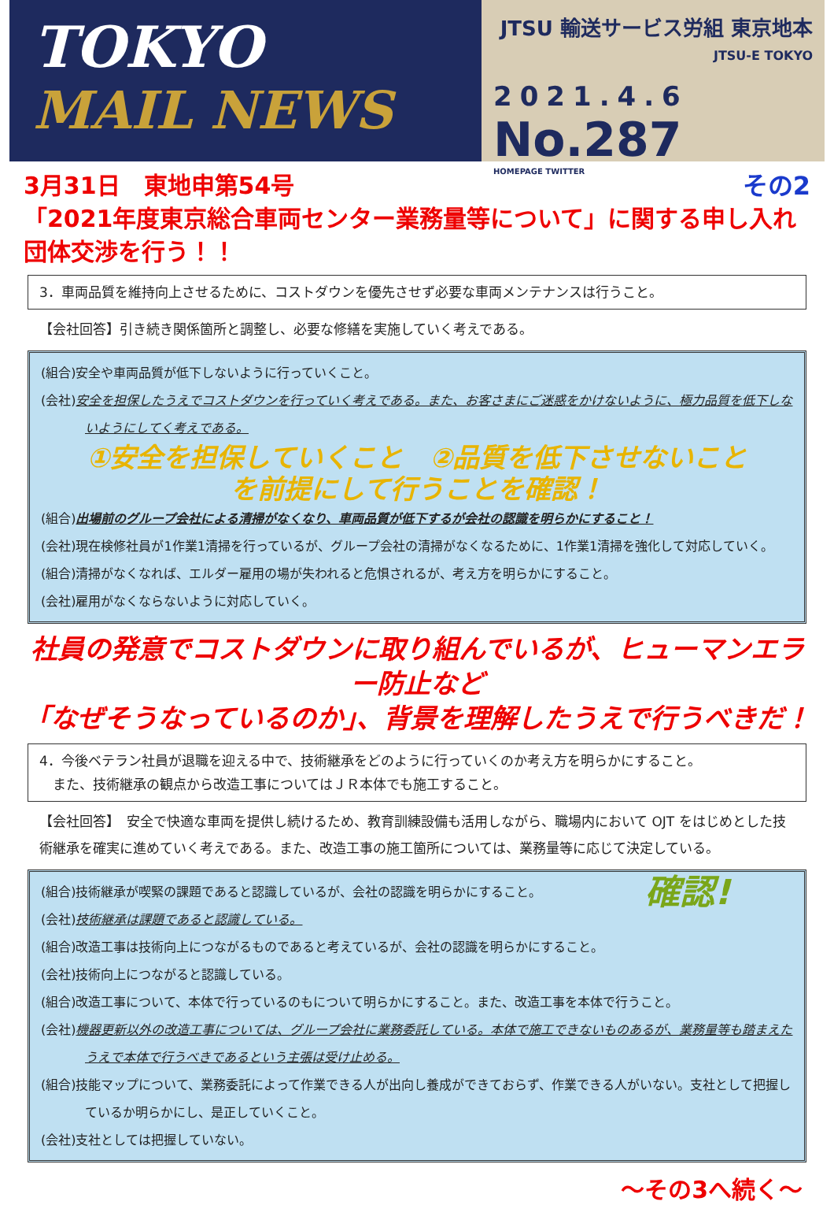TOKYO
MAIL NEWS
JTSU 輸送サービス労組 東京地本
JTSU-E TOKYO
2021.4.6
No.287
HOMEPAGE TWITTER
その2 3月31日　東地申第54号
「2021年度東京総合車両センター業務量等について」に関する申し入れ団体交渉を行う！！
3．車両品質を維持向上させるために、コストダウンを優先させず必要な車両メンテナンスは行うこと。
【会社回答】引き続き関係箇所と調整し、必要な修繕を実施していく考えである。
(組合)安全や車両品質が低下しないように行っていくこと。
(会社)安全を担保したうえでコストダウンを行っていく考えである。また、お客さまにご迷惑をかけないように、極力品質を低下しないようにしてく考えである。
①安全を担保していくこと　②品質を低下させないこと
を前提にして行うことを確認！
(組合)出場前のグループ会社による清掃がなくなり、車両品質が低下するが会社の認識を明らかにすること！
(会社)現在検修社員が1作業1清掃を行っているが、グループ会社の清掃がなくなるために、1作業1清掃を強化して対応していく。
(組合)清掃がなくなれば、エルダー雇用の場が失われると危惧されるが、考え方を明らかにすること。
(会社)雇用がなくならないように対応していく。
社員の発意でコストダウンに取り組んでいるが、ヒューマンエラー防止など
「なぜそうなっているのか」、背景を理解したうえで行うべきだ！
4．今後ベテラン社員が退職を迎える中で、技術継承をどのように行っていくのか考え方を明らかにすること。
　また、技術継承の観点から改造工事についてはＪＲ本体でも施工すること。
【会社回答】　安全で快適な車両を提供し続けるため、教育訓練設備も活用しながら、職場内において OJT をはじめとした技術継承を確実に進めていく考えである。また、改造工事の施工箇所については、業務量等に応じて決定している。
確認!
(組合)技術継承が喫緊の課題であると認識しているが、会社の認識を明らかにすること。
(会社)技術継承は課題であると認識している。
(組合)改造工事は技術向上につながるものであると考えているが、会社の認識を明らかにすること。
(会社)技術向上につながると認識している。
(組合)改造工事について、本体で行っているのもについて明らかにすること。また、改造工事を本体で行うこと。
(会社)機器更新以外の改造工事については、グループ会社に業務委託している。本体で施工できないものあるが、業務量等も踏まえたうえで本体で行うべきであるという主張は受け止める。
(組合)技能マップについて、業務委託によって作業できる人が出向し養成ができておらず、作業できる人がいない。支社として把握しているか明らかにし、是正していくこと。
(会社)支社としては把握していない。
～その3へ続く～